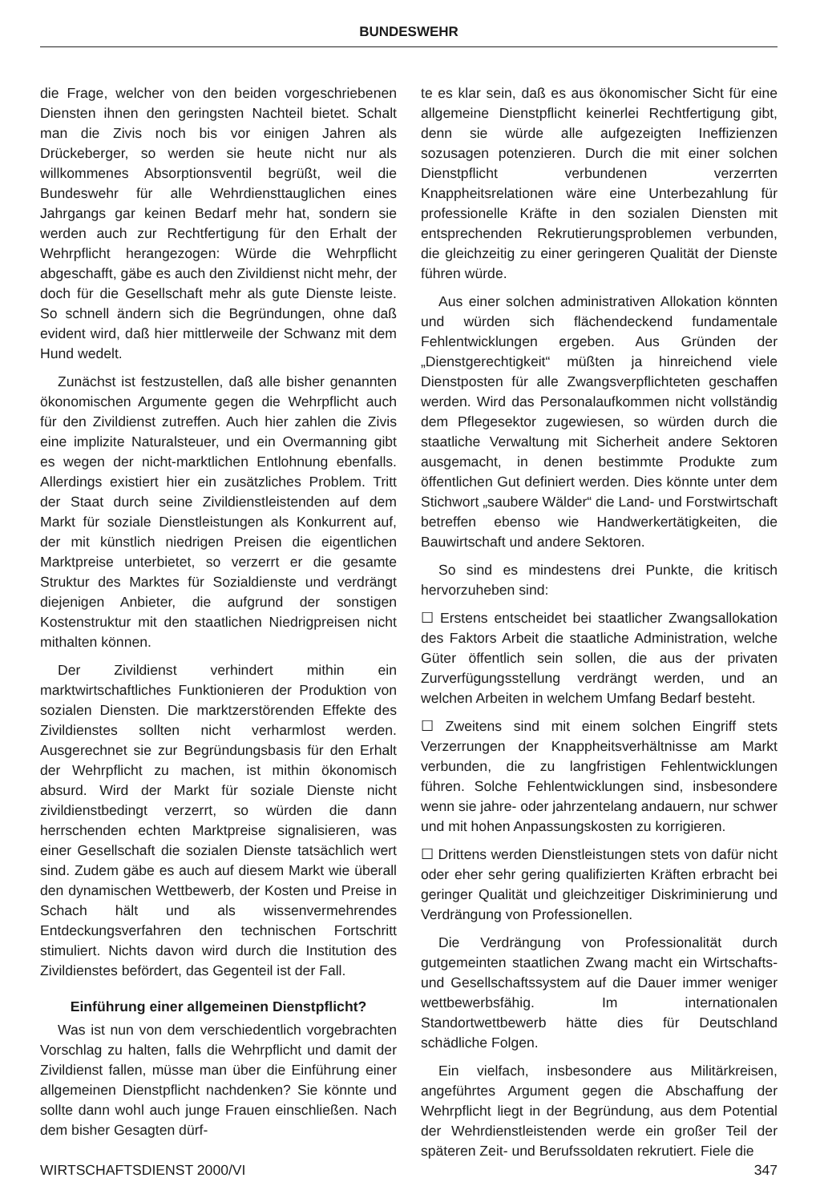BUNDESWEHR
die Frage, welcher von den beiden vorgeschriebenen Diensten ihnen den geringsten Nachteil bietet. Schalt man die Zivis noch bis vor einigen Jahren als Drückeberger, so werden sie heute nicht nur als willkommenes Absorptionsventil begrüßt, weil die Bundeswehr für alle Wehrdiensttauglichen eines Jahrgangs gar keinen Bedarf mehr hat, sondern sie werden auch zur Rechtfertigung für den Erhalt der Wehrpflicht herangezogen: Würde die Wehrpflicht abgeschafft, gäbe es auch den Zivildienst nicht mehr, der doch für die Gesellschaft mehr als gute Dienste leiste. So schnell ändern sich die Begründungen, ohne daß evident wird, daß hier mittlerweile der Schwanz mit dem Hund wedelt.
Zunächst ist festzustellen, daß alle bisher genannten ökonomischen Argumente gegen die Wehrpflicht auch für den Zivildienst zutreffen. Auch hier zahlen die Zivis eine implizite Naturalsteuer, und ein Overmanning gibt es wegen der nicht-marktlichen Entlohnung ebenfalls. Allerdings existiert hier ein zusätzliches Problem. Tritt der Staat durch seine Zivildienstleistenden auf dem Markt für soziale Dienstleistungen als Konkurrent auf, der mit künstlich niedrigen Preisen die eigentlichen Marktpreise unterbietet, so verzerrt er die gesamte Struktur des Marktes für Sozialdienste und verdrängt diejenigen Anbieter, die aufgrund der sonstigen Kostenstruktur mit den staatlichen Niedrigpreisen nicht mithalten können.
Der Zivildienst verhindert mithin ein marktwirtschaftliches Funktionieren der Produktion von sozialen Diensten. Die marktzerstörenden Effekte des Zivildienstes sollten nicht verharmlost werden. Ausgerechnet sie zur Begründungsbasis für den Erhalt der Wehrpflicht zu machen, ist mithin ökonomisch absurd. Wird der Markt für soziale Dienste nicht zivildienstbedingt verzerrt, so würden die dann herrschenden echten Marktpreise signalisieren, was einer Gesellschaft die sozialen Dienste tatsächlich wert sind. Zudem gäbe es auch auf diesem Markt wie überall den dynamischen Wettbewerb, der Kosten und Preise in Schach hält und als wissenvermehrendes Entdeckungsverfahren den technischen Fortschritt stimuliert. Nichts davon wird durch die Institution des Zivildienstes befördert, das Gegenteil ist der Fall.
Einführung einer allgemeinen Dienstpflicht?
Was ist nun von dem verschiedentlich vorgebrachten Vorschlag zu halten, falls die Wehrpflicht und damit der Zivildienst fallen, müsse man über die Einführung einer allgemeinen Dienstpflicht nachdenken? Sie könnte und sollte dann wohl auch junge Frauen einschließen. Nach dem bisher Gesagten dürf-
te es klar sein, daß es aus ökonomischer Sicht für eine allgemeine Dienstpflicht keinerlei Rechtfertigung gibt, denn sie würde alle aufgezeigten Ineffizienzen sozusagen potenzieren. Durch die mit einer solchen Dienstpflicht verbundenen verzerrten Knappheitsrelationen wäre eine Unterbezahlung für professionelle Kräfte in den sozialen Diensten mit entsprechenden Rekrutierungsproblemen verbunden, die gleichzeitig zu einer geringeren Qualität der Dienste führen würde.
Aus einer solchen administrativen Allokation könnten und würden sich flächendeckend fundamentale Fehlentwicklungen ergeben. Aus Gründen der „Dienstgerechtigkeit“ müßten ja hinreichend viele Dienstposten für alle Zwangsverpflichteten geschaffen werden. Wird das Personalaufkommen nicht vollständig dem Pflegesektor zugewiesen, so würden durch die staatliche Verwaltung mit Sicherheit andere Sektoren ausgemacht, in denen bestimmte Produkte zum öffentlichen Gut definiert werden. Dies könnte unter dem Stichwort „saubere Wälder“ die Land- und Forstwirtschaft betreffen ebenso wie Handwerkertätigkeiten, die Bauwirtschaft und andere Sektoren.
So sind es mindestens drei Punkte, die kritisch hervorzuheben sind:
☐ Erstens entscheidet bei staatlicher Zwangsallokation des Faktors Arbeit die staatliche Administration, welche Güter öffentlich sein sollen, die aus der privaten Zurverfügungsstellung verdrängt werden, und an welchen Arbeiten in welchem Umfang Bedarf besteht.
☐ Zweitens sind mit einem solchen Eingriff stets Verzerrungen der Knappheitsverhältnisse am Markt verbunden, die zu langfristigen Fehlentwicklungen führen. Solche Fehlentwicklungen sind, insbesondere wenn sie jahre- oder jahrzentelang andauern, nur schwer und mit hohen Anpassungskosten zu korrigieren.
☐ Drittens werden Dienstleistungen stets von dafür nicht oder eher sehr gering qualifizierten Kräften erbracht bei geringer Qualität und gleichzeitiger Diskriminierung und Verdrängung von Professionellen.
Die Verdrängung von Professionalität durch gutgemeinten staatlichen Zwang macht ein Wirtschafts- und Gesellschaftssystem auf die Dauer immer weniger wettbewerbsfähig. Im internationalen Standortwettbewerb hätte dies für Deutschland schädliche Folgen.
Ein vielfach, insbesondere aus Militärkreisen, angeführtes Argument gegen die Abschaffung der Wehrpflicht liegt in der Begründung, aus dem Potential der Wehrdienstleistenden werde ein großer Teil der späteren Zeit- und Berufssoldaten rekrutiert. Fiele die
WIRTSCHAFTSDIENST 2000/VI 347